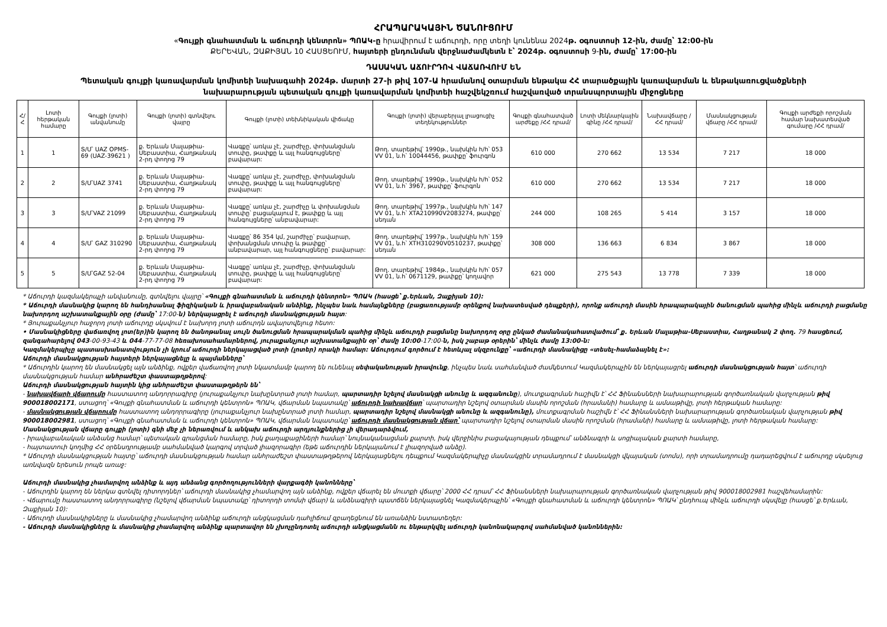ՀՐԱՊԱՐԱԿԱՅԻՆ ԾԱՆՈՒՑՈՒՄ
«Գույքի գնահատման և աճուրդի կենտրոն» ՊՈԱԿ-ը հրավիրում է աճուրդի, որը տեղի կունենա 2024թ. օգոստոսի 12-ին, ժամը՝ 12:00-ին
ՔԵՐԵՎԱՆ, ԶԱՔԻՅԱՆ 10 ՀԱՍՑԵՈՒՄ, հայտերի ընդունման վերջնաժամկետն է՝ 2024թ. օգոստոսի 9-ին, ժամը՝ 17:00-ին
ԴԱՍԱԿԱՆ ԱՃՈՒՐԴՈՎ ՎԱՃԱՌՎՈՒՄ ԵՆ
Պետական գույքի կառավարման կոմիտեի նախագահի 2024թ. մարտի 27-ի թիվ 107-Ա հրամանով օտարման ենթակա ՀՀ տարածքային կառավարման և ենթակառուցվածքների
նախարարության պետական գույքի կառավարման կոմիտեի հաշվեկշռում հաշվառված տրանսպորտային միջոցները
| Հ/Հ | Լոտի հերթական համարը | Գույքի (լոտի) անվանումը | Գույքի (լոտի) գտնվելու վայրը | Գույքի (լոտի) տեխնիկական վիճակը | Գույքի (լոտի) վերաբերյալ լրացուցիչ տեղեկություններ | Գույքի գնահատված արժեքը /ՀՀ դրամ/ | Լոտի մեկնարկային գինը /ՀՀ դրամ/ | Նախավճարը /ՀՀ դրամ/ | Մասնակցության վճարը /ՀՀ դրամ/ | Գույքի արժեքի որոշման համար նախատեսված գումարը /ՀՀ դրամ/ |
| --- | --- | --- | --- | --- | --- | --- | --- | --- | --- | --- |
| 1 | 1 | Տ/Մ՝ UAZ OPMS-69 (UAZ-39621 ) | ք. Երևան Մալաթիա-Սեբաստիա, Հաղթանակ 2-րդ փողոց 79 | Վագքը՝ առկա չէ, շարժիչը, փոխանցման տուփը, թափքը և այլ հանգույցները՝ բավարար: | Թող. տարեթիվ՝ 1990թ., նախկին հ/հ՝ 053 VV 01, ն.հ՝ 10044456, թափքը՝ ֆուրգոն | 610 000 | 270 662 | 13 534 | 7 217 | 18 000 |
| 2 | 2 | Տ/Մ՝UAZ 3741 | ք. Երևան Մալաթիա-Սեբաստիա, Հաղթանակ 2-րդ փողոց 79 | Վագքը՝ առկա չէ, շարժիչը, փոխանցման տուփը, թափքը և այլ հանգույցները՝ բավարար: | Թող. տարեթիվ՝ 1990թ., նախկին հ/հ՝ 052 VV 01, ն.հ՝ 3967, թափքը՝ ֆուրգոն | 610 000 | 270 662 | 13 534 | 7 217 | 18 000 |
| 3 | 3 | Տ/Մ՝VAZ 21099 | ք. Երևան Մալաթիա-Սեբաստիա, Հաղթանակ 2-րդ փողոց 79 | Վագքը՝ առկա չէ, շարժիչը և փոխանցման տուփը՝ բացակայում է, թափքը և այլ հանգույցները՝ անբավարար: | Թող. տարեթիվ՝ 1997թ., նախկին հ/հ՝ 147 VV 01, ն.հ՝ XTA210990V2083274, թափքը՝ սեդան | 244 000 | 108 265 | 5 414 | 3 157 | 18 000 |
| 4 | 4 | Տ/Մ՝ GAZ 310290 | ք. Երևան Մալաթիա-Սեբաստիա, Հաղթանակ 2-րդ փողոց 79 | Վագքը՝ 86 354 կմ, շարժիչը՝ բավարար, փոխանցման տուփը և թափքը՝ անբավարար, այլ հանգույցները՝ բավարար: | Թող. տարեթիվ՝ 1997թ., նախկին հ/հ՝ 159 VV 01, ն.հ՝ XTH310290V0510237, թափքը՝ սեդան | 308 000 | 136 663 | 6 834 | 3 867 | 18 000 |
| 5 | 5 | Տ/Մ՝GAZ 52-04 | ք. Երևան Մալաթիա-Սեբաստիա, Հաղթանակ 2-րդ փողոց 79 | Վագքը՝ առկա չէ, շարժիչը, փոխանցման տուփը, թափքը և այլ հանգույցները՝ բավարար: | Թող. տարեթիվ՝ 1984թ., նախկին հ/հ՝ 057 VV 01, ն.հ՝ 0671129, թափքը՝ կողավոր | 621 000 | 275 543 | 13 778 | 7 339 | 18 000 |
* Աճուրդի կազմակերպչի անվանումը, գտնվելու վայրը՝ «Գույքի գնահատման և աճուրդի կենտրոն» ՊՈԱԿ (հասցե՝ ք.Երևան, Զաքիյան 10):
* Աճուրդի մասնակից կարող են հանդիսանալ ֆիզիկական և իրավաբանական անձինք, ինչպես նաև համայնքները (բացառությամբ օրենքով նախատեսված դեպքերի), որոնք աճուրդի մասին հրապարակային ծանուցման պահից մինչև աճուրդի բացմանը նախորդող աշխատանքային օրը (ժամը՝ 17:00-ն) ներկայացրել է աճուրդի մասնակցության հայտ:
* Յուրաքանչյուր հաջորդ լոտի աճուրդը սկսվում է նախորդ լոտի աճուրդն ավարտվելուց հետո:
• Մասնակիցները վաճառվող լոտ(եր)ին կարող են ծանոթանալ սույն ծանուցման հրապարակման պահից մինչև աճուրդի բացմանը նախորդող օրը ընկած ժամանակահատվածում՝ ք. Երևան Մալաթիա-Սեբաստիա, Հաղթանակ 2 փող. 79 հասցեում, զանգահարելով 043-00-93-43 և 044-77-77-08 հեռախոսահամարներով, յուրաքանչյուր աշխատանքային օր՝ ժամը 10:00-17:00-ն, իսկ շաբաթ օրերին՝ մինչև ժամը 13:00-ն:
Կազմակերպիչը պատասխանատվություն չի կրում աճուրդի ներկայացված լոտի (լոտեր) որակի համար: Աճուրդում գործում է հետևյալ սկզբունքը՝ «աճուրդի մասնակիցը «տեսել-համաձայնել է»:
Աճուրդի մասնակցության հայտերի ներկայացնելը և պայմանները՝
* Աճուրդին կարող են մասնակցել այն անձինք, ովքեր վաճառվող լոտի նկատմամբ կարող են ունենալ սեփականության իրավունք, ինչպես նաև սահմանված ժամկետում Կազմակերպչին են ներկայացրել աճուրդի մասնակցության հայտ՝ աճուրդի մասնակցության համար անհրաժեշտ փաստաթղթերով:
Աճուրդի մասնակցության հայտին կից անհրաժեշտ փաստաթղթերն են՝
- նախավճարի վճարումը հաստատող անդորրագիրը (յուրաքանչյուր նախընտրած լոտի համար, պարտադիր նշելով մասնակցի անունը և ազգանունը), մուտքագրման հաշիվն է՝ ՀՀ Ֆինանսների նախարարության գործառնական վարչության թիվ 900018002171, ստացող՝ «Գույքի գնահատման և աճուրդի կենտրոն» ՊՈԱԿ, վճարման նպատակը՝ աճուրդի նախավճար՝ պարտադիր նշելով օտարման մասին որոշման (հրամանի) համարը և ամսաթիվը, լոտի հերթական համարը:
- մասնակցության վճարումը հաստատող անդորրագիրը (յուրաքանչյուր նախընտրած լոտի համար, պարտադիր նշելով մասնակցի անունը և ազգանունը), մուտքագրման հաշիվն է՝ ՀՀ Ֆինանսների նախարարության գործառնական վարչության թիվ 900018002981, ստացող՝ «Գույքի գնահատման և աճուրդի կենտրոն» ՊՈԱԿ, վճարման նպատակը՝ աճուրդի մասնակցության վճար՝ պարտադիր նշելով օտարման մասին որոշման (հրամանի) համարը և ամսաթիվը, լոտի հերթական համարը: Մասնակցության վճարը գույքի (լոտի) գնի մեջ չի ներառվում և անկախ աճուրդի արդյունքներից չի վերադարձվում,
- իրավաբանական անձանց համար՝ պետական գրանցման համարը, իսկ քաղաքացիների համար՝ նույնականացման քարտի, իսկ վերջինիս բացակայության դեպքում՝ անձնագրի և սոցիալական քարտի համարը,
- հայտատուի կողմից ՀՀ օրենսդրությամբ սահմանված կարգով տրված լիազորագիր (եթե աճուրդին ներկայանում է լիազորված անձը).
* Աճուրդի մասնակցության հայտը՝ աճուրդի մասնակցության համար անհրաժեշտ փաստաթղթերով ներկայացնելու դեպքում Կազմակերպիչը մասնակցին տրամադրում է մասնակցի վկայական (տոմս), որի տրամադրումը դադարեցվում է աճուրդը սկսելուց առնվազն երեսուն րոպե առաջ:
Աճուրդի մասնակից չհամարվող անձինք և այդ անձանց գործողությունների վարքագծի կանոնները՝
- Աճուրդին կարող են ներկա գտնվել դիտորդներ՝ աճուրդի մասնակից չհամարվող այն անձինք, ովքեր վճարել են մուտքի վճարը՝ 2000 ՀՀ դրամ՝ ՀՀ Ֆինանսների նախարարության գործառնական վարչության թիվ 900018002981 հաշվեհամարին:
- Վճարումը հաստատող անդորրագիրը (նշելով վճարման նպատակը՝ դիտորդի տոմսի վճար) և անձնագիրի պատճեն ներկայացնել Կազմակերպչին՝ «Գույքի գնահատման և աճուրդի կենտրոն» ՊՈԱԿ՝ ընդհուպ մինչև աճուրդի սկսվելը (հասցե՝ ք.Երևան, Զաքիյան 10):
- Աճուրդի մասնակիցները և մասնակից չհամարվող անձինք աճուրդի անցկացման դահլիճում զբաղեցնում են առանձին նստատեղեր:
- Աճուրդի մասնակիցները և մասնակից չհամարվող անձինք պարտավոր են չխոչընդոտել աճուրդի անցկացմանն ու ենթարկվել աճուրդի կանոնակարգով սահմանված կանոններին: